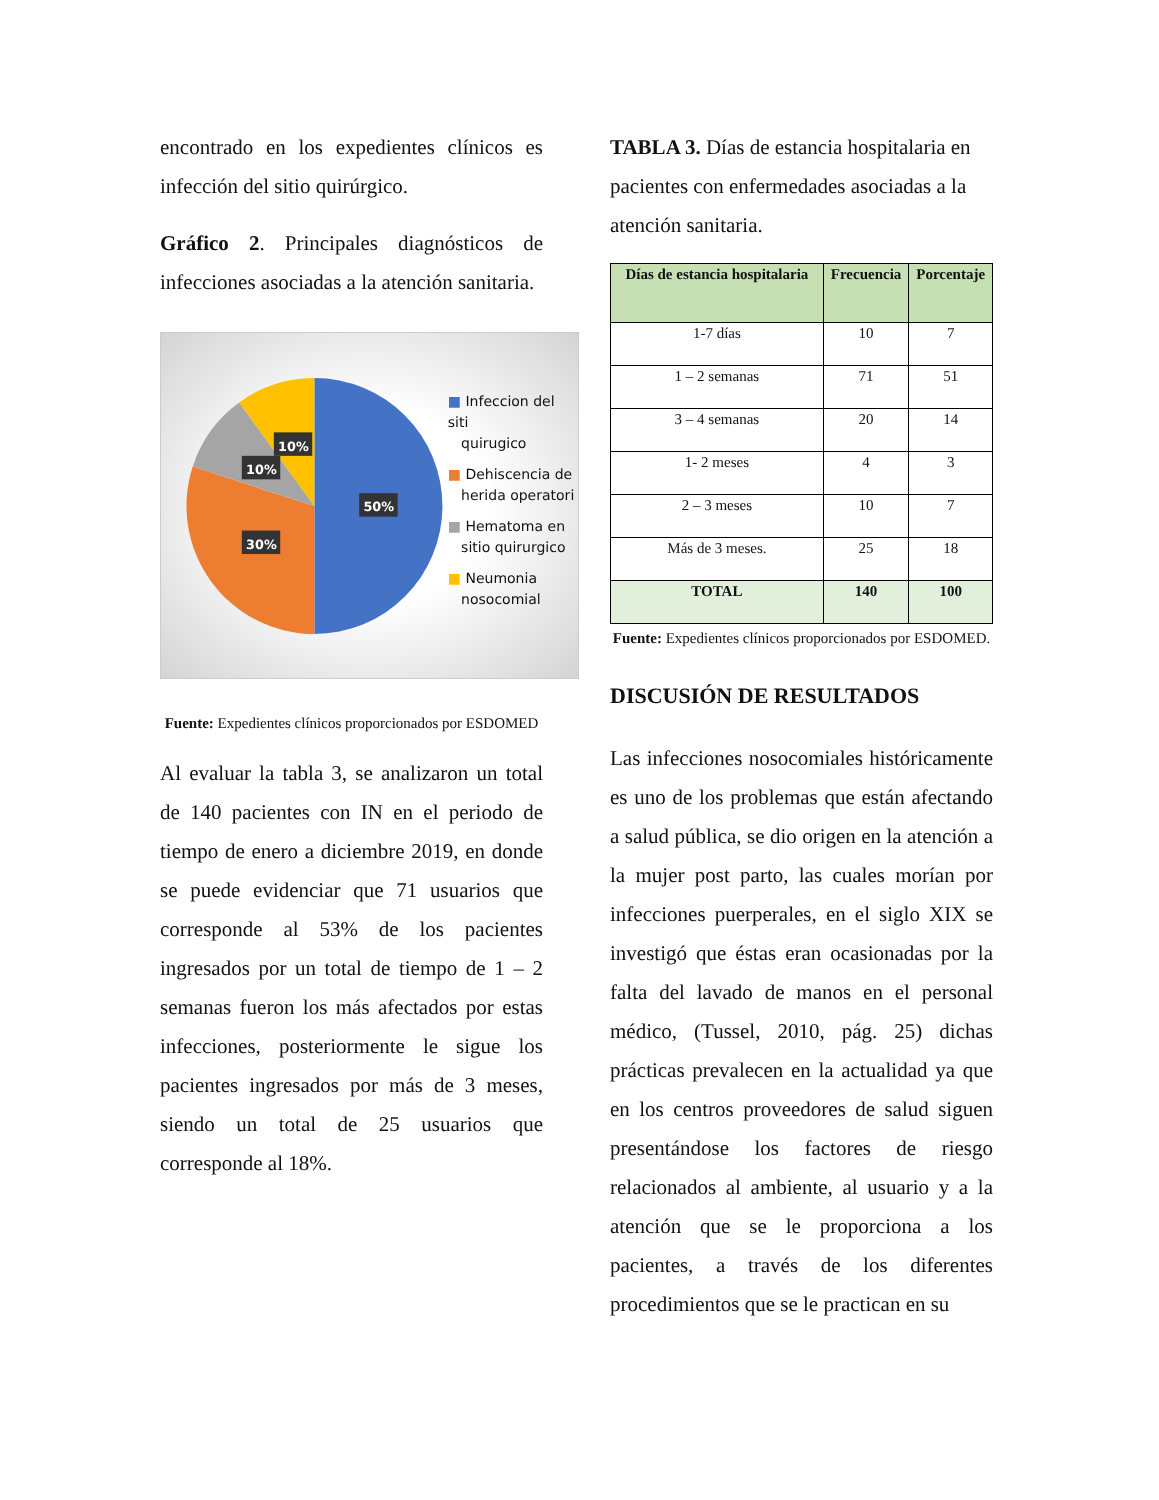encontrado en los expedientes clínicos es infección del sitio quirúrgico.
Gráfico 2. Principales diagnósticos de infecciones asociadas a la atención sanitaria.
50%
30%
10%
10%
■ Infeccion del siti
quirugico
■ Dehiscencia de
herida operatori
■ Hematoma en
sitio quirurgico
■ Neumonia
nosocomial
Fuente: Expedientes clínicos proporcionados por ESDOMED
Al evaluar la tabla 3, se analizaron un total de 140 pacientes con IN en el periodo de tiempo de enero a diciembre 2019, en donde se puede evidenciar que 71 usuarios que corresponde al 53% de los pacientes ingresados por un total de tiempo de 1 – 2 semanas fueron los más afectados por estas infecciones, posteriormente le sigue los pacientes ingresados por más de 3 meses, siendo un total de 25 usuarios que corresponde al 18%.
TABLA 3. Días de estancia hospitalaria en pacientes con enfermedades asociadas a la atención sanitaria.
| Días de estancia hospitalaria | Frecuencia | Porcentaje |
| --- | --- | --- |
| 1-7 días | 10 | 7 |
| 1 – 2 semanas | 71 | 51 |
| 3 – 4 semanas | 20 | 14 |
| 1- 2 meses | 4 | 3 |
| 2 – 3 meses | 10 | 7 |
| Más de 3 meses. | 25 | 18 |
| TOTAL | 140 | 100 |
Fuente: Expedientes clínicos proporcionados por ESDOMED.
DISCUSIÓN DE RESULTADOS
Las infecciones nosocomiales históricamente es uno de los problemas que están afectando a salud pública, se dio origen en la atención a la mujer post parto, las cuales morían por infecciones puerperales, en el siglo XIX se investigó que éstas eran ocasionadas por la falta del lavado de manos en el personal médico, (Tussel, 2010, pág. 25) dichas prácticas prevalecen en la actualidad ya que en los centros proveedores de salud siguen presentándose los factores de riesgo relacionados al ambiente, al usuario y a la atención que se le proporciona a los pacientes, a través de los diferentes procedimientos que se le practican en su